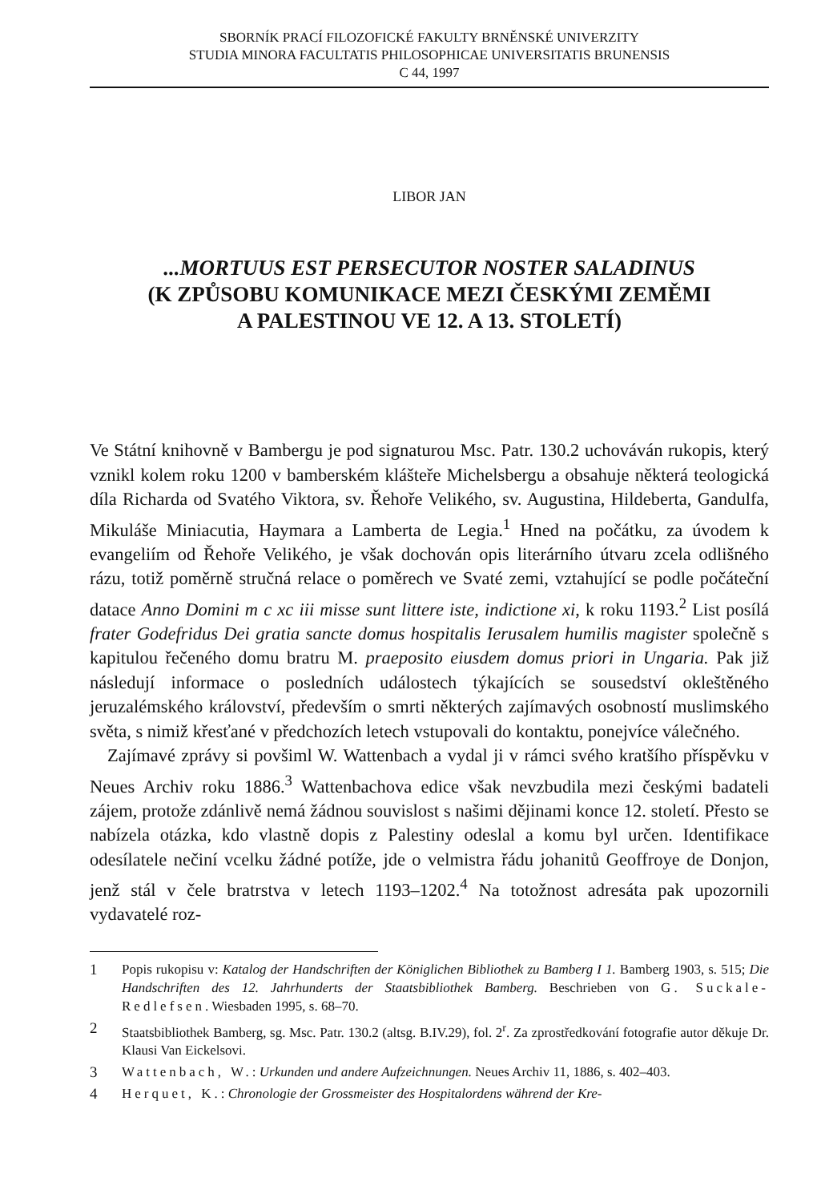SBORNÍK PRACÍ FILOZOFICKÉ FAKULTY BRNĚNSKÉ UNIVERZITY
STUDIA MINORA FACULTATIS PHILOSOPHICAE UNIVERSITATIS BRUNENSIS
C 44, 1997
LIBOR JAN
...MORTUUS EST PERSECUTOR NOSTER SALADINUS
(K ZPŮSOBU KOMUNIKACE MEZI ČESKÝMI ZEMĚMI
A PALESTINOU VE 12. A 13. STOLETÍ)
Ve Státní knihovně v Bambergu je pod signaturou Msc. Patr. 130.2 uchováván rukopis, který vznikl kolem roku 1200 v bamberském klášteře Michelsbergu a obsahuje některá teologická díla Richarda od Svatého Viktora, sv. Řehoře Velikého, sv. Augustina, Hildeberta, Gandulfa, Mikuláše Miniacutia, Haymara a Lamberta de Legia.<sup>1</sup> Hned na počátku, za úvodem k evangeliím od Řehoře Velikého, je však dochován opis literárního útvaru zcela odlišného rázu, totiž poměrně stručná relace o poměrech ve Svaté zemi, vztahující se podle počáteční datace Anno Domini m c xc iii misse sunt littere iste, indictione xi, k roku 1193.<sup>2</sup> List posílá frater Godefridus Dei gratia sancte domus hospitalis Ierusalem humilis magister společně s kapitulou řečeného domu bratru M. praeposito eiusdem domus priori in Ungaria. Pak již následují informace o posledních událostech týkajících se sousedství okleštěného jeruzalémského království, především o smrti některých zajímavých osobností muslimského světa, s nimiž křesťané v předchozích letech vstupovali do kontaktu, ponejvíce válečného.
Zajímavé zprávy si povšiml W. Wattenbach a vydal ji v rámci svého kratšího příspěvku v Neues Archiv roku 1886.<sup>3</sup> Wattenbachova edice však nevzbudila mezi českými badateli zájem, protože zdánlivě nemá žádnou souvislost s našimi dějinami konce 12. století. Přesto se nabízela otázka, kdo vlastně dopis z Palestiny odeslal a komu byl určen. Identifikace odesílatele nečiní vcelku žádné potíže, jde o velmistra řádu johanitů Geoffroye de Donjon, jenž stál v čele bratrstva v letech 1193–1202.<sup>4</sup> Na totožnost adresáta pak upozornili vydavatelé roz-
1 Popis rukopisu v: Katalog der Handschriften der Königlichen Bibliothek zu Bamberg I 1. Bamberg 1903, s. 515; Die Handschriften des 12. Jahrhunderts der Staatsbibliothek Bamberg. Beschrieben von G. Suckale-Redlefsen. Wiesbaden 1995, s. 68–70.
2 Staatsbibliothek Bamberg, sg. Msc. Patr. 130.2 (altsg. B.IV.29), fol. 2<sup>r</sup>. Za zprostředkování fotografie autor děkuje Dr. Klausi Van Eickelsovi.
3 Wattenbach, W.: Urkunden und andere Aufzeichnungen. Neues Archiv 11, 1886, s. 402–403.
4 Herquet, K.: Chronologie der Grossmeister des Hospitalordens während der Kre-